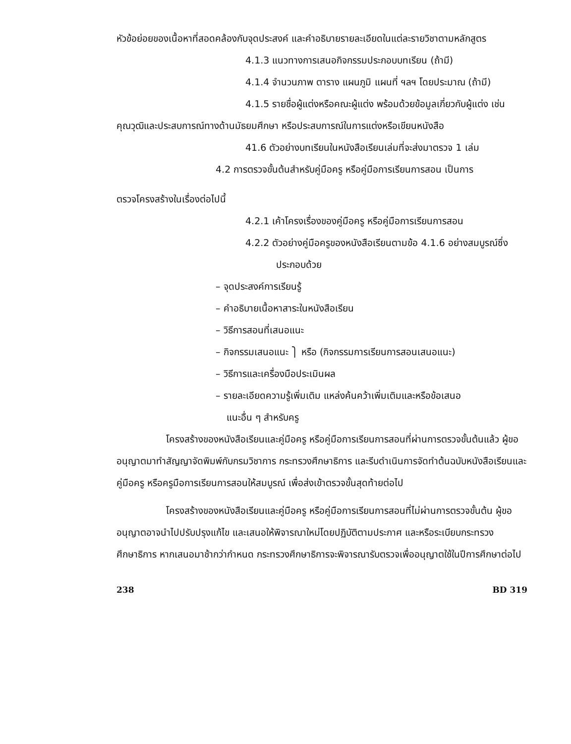หัวข้อย่อยของเนื้อหาที่สอดคล้องกับจุดประสงค์ และคำอธิบายรายละเอียดในแต่ละรายวิชาตามหลักสูตร
4.1.3 แนวทางการเสนอกิจกรรมประกอบบทเรียน (ถ้ามี)
4.1.4 จำนวนภาพ ตาราง แผนภูมิ แผนที่ ฯลฯ โดยประมาณ (ถ้ามี)
4.1.5 รายชื่อผู้แต่งหรือคณะผู้แต่ง พร้อมด้วยข้อมูลเกี่ยวกับผู้แต่ง เช่น
คุณวุฒิและประสบการณ์ทางด้านมัธยมศึกษา หรือประสบการณ์ในการแต่งหรือเขียนหนังสือ
41.6 ตัวอย่างบทเรียนในหนังสือเรียนเล่มที่จะส่งมาตรวจ 1 เล่ม
4.2 การตรวจขั้นต้นสำหรับคู่มือครู หรือคู่มือการเรียนการสอน เป็นการ
ตรวจโครงสร้างในเรื่องต่อไปนี้
4.2.1 เค้าโครงเรื่องของคู่มือครู หรือคู่มือการเรียนการสอน
4.2.2 ตัวอย่างคู่มือครูของหนังสือเรียนตามข้อ 4.1.6 อย่างสมบูรณ์ซึ่ง
ประกอบด้วย
– จุดประสงค์การเรียนรู้
– คำอธิบายเนื้อหาสาระในหนังสือเรียน
– วิธีการสอนที่เสนอแนะ
– กิจกรรมเสนอแนะ ⎫ หรือ (กิจกรรมการเรียนการสอนเสนอแนะ)
– วิธีการและเครื่องมือประเมินผล
– รายละเอียดความรู้เพิ่มเติม แหล่งค้นคว้าเพิ่มเติมและหรือข้อเสนอ
แนะอื่น ๆ สำหรับครู
โครงสร้างของหนังสือเรียนและคู่มือครู หรือคู่มือการเรียนการสอนที่ผ่านการตรวจขั้นต้นแล้ว ผู้ขออนุญาตมาทำสัญญาจัดพิมพ์กับกรมวิชาการ กระทรวงศึกษาธิการ และรีบดำเนินการจัดทำต้นฉบับหนังสือเรียนและคู่มือครู หรือครูมือการเรียนการสอนให้สมบูรณ์ เพื่อส่งเข้าตรวจขั้นสุดท้ายต่อไป
โครงสร้างของหนังสือเรียนและคู่มือครู หรือคู่มือการเรียนการสอนที่ไม่ผ่านการตรวจขั้นต้น ผู้ขออนุญาตอาจนำไปปรับปรุงแก้ไข และเสนอให้พิจารณาใหม่โดยปฏิบัติตามประกาศ และหรือระเบียบกระทรวงศึกษาธิการ หากเสนอมาช้ากว่ากำหนด กระทรวงศึกษาธิการจะพิจารณารับตรวจเพื่ออนุญาตใช้ในปีการศึกษาต่อไป
238 BD 319